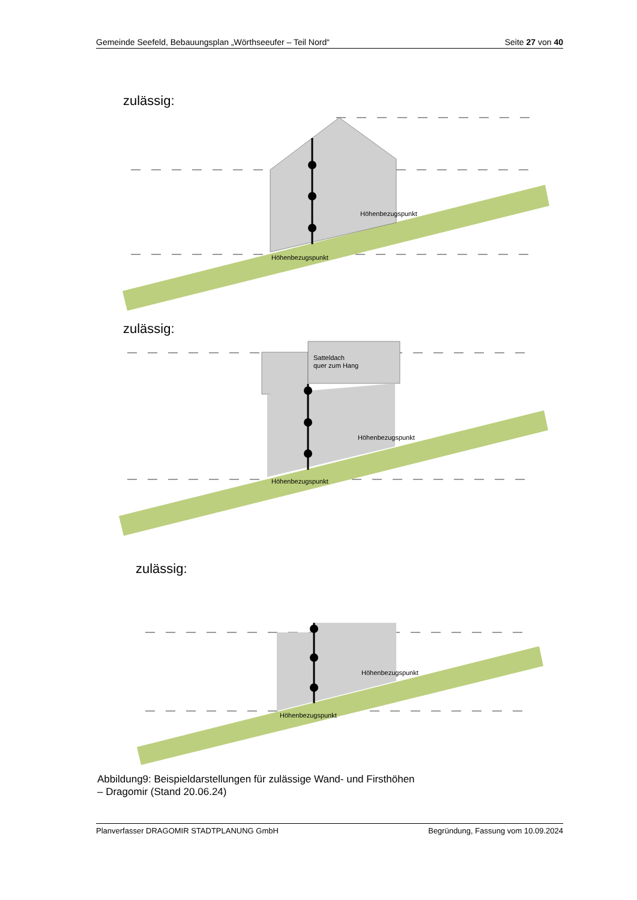Gemeinde Seefeld, Bebauungsplan „Wörthseeufer – Teil Nord“Seite 27 von 40
zulässig:
Höhenbezugspunkt
Höhenbezugspunkt
zulässig:
Satteldach
quer zum Hang
Höhenbezugspunkt
Höhenbezugspunkt
zulässig:
Höhenbezugspunkt
Höhenbezugspunkt
Abbildung9: Beispieldarstellungen für zulässige Wand- und Firsthöhen
– Dragomir (Stand 20.06.24)
Planverfasser DRAGOMIR STADTPLANUNG GmbH Begründung, Fassung vom 10.09.2024